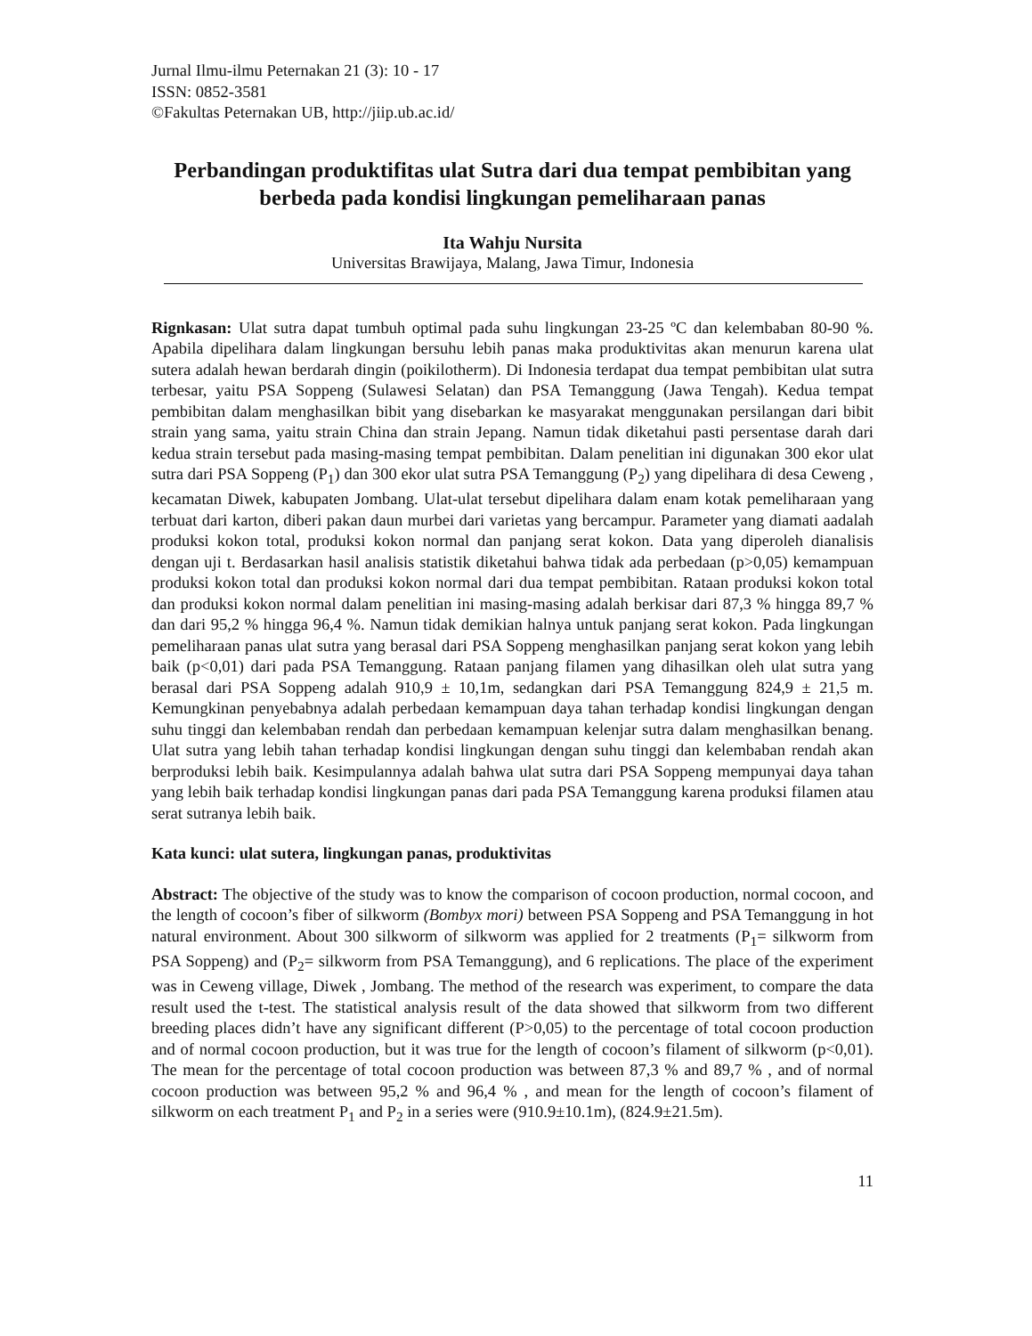Jurnal Ilmu-ilmu Peternakan 21 (3): 10 - 17
ISSN: 0852-3581
©Fakultas Peternakan UB, http://jiip.ub.ac.id/
Perbandingan produktifitas ulat Sutra dari dua tempat pembibitan yang berbeda pada kondisi lingkungan pemeliharaan panas
Ita Wahju Nursita
Universitas Brawijaya, Malang, Jawa Timur, Indonesia
Rignkasan: Ulat sutra dapat tumbuh optimal pada suhu lingkungan 23-25 ºC dan kelembaban 80-90 %. Apabila dipelihara dalam lingkungan bersuhu lebih panas maka produktivitas akan menurun karena ulat sutera adalah hewan berdarah dingin (poikilotherm). Di Indonesia terdapat dua tempat pembibitan ulat sutra terbesar, yaitu PSA Soppeng (Sulawesi Selatan) dan PSA Temanggung (Jawa Tengah). Kedua tempat pembibitan dalam menghasilkan bibit yang disebarkan ke masyarakat menggunakan persilangan dari bibit strain yang sama, yaitu strain China dan strain Jepang. Namun tidak diketahui pasti persentase darah dari kedua strain tersebut pada masing-masing tempat pembibitan. Dalam penelitian ini digunakan 300 ekor ulat sutra dari PSA Soppeng (P<sub>1</sub>) dan 300 ekor ulat sutra PSA Temanggung (P<sub>2</sub>) yang dipelihara di desa Ceweng , kecamatan Diwek, kabupaten Jombang. Ulat-ulat tersebut dipelihara dalam enam kotak pemeliharaan yang terbuat dari karton, diberi pakan daun murbei dari varietas yang bercampur. Parameter yang diamati aadalah produksi kokon total, produksi kokon normal dan panjang serat kokon. Data yang diperoleh dianalisis dengan uji t. Berdasarkan hasil analisis statistik diketahui bahwa tidak ada perbedaan (p>0,05) kemampuan produksi kokon total dan produksi kokon normal dari dua tempat pembibitan. Rataan produksi kokon total dan produksi kokon normal dalam penelitian ini masing-masing adalah berkisar dari 87,3 % hingga 89,7 % dan dari 95,2 % hingga 96,4 %. Namun tidak demikian halnya untuk panjang serat kokon. Pada lingkungan pemeliharaan panas ulat sutra yang berasal dari PSA Soppeng menghasilkan panjang serat kokon yang lebih baik (p<0,01) dari pada PSA Temanggung. Rataan panjang filamen yang dihasilkan oleh ulat sutra yang berasal dari PSA Soppeng adalah 910,9 ± 10,1m, sedangkan dari PSA Temanggung 824,9 ± 21,5 m. Kemungkinan penyebabnya adalah perbedaan kemampuan daya tahan terhadap kondisi lingkungan dengan suhu tinggi dan kelembaban rendah dan perbedaan kemampuan kelenjar sutra dalam menghasilkan benang. Ulat sutra yang lebih tahan terhadap kondisi lingkungan dengan suhu tinggi dan kelembaban rendah akan berproduksi lebih baik. Kesimpulannya adalah bahwa ulat sutra dari PSA Soppeng mempunyai daya tahan yang lebih baik terhadap kondisi lingkungan panas dari pada PSA Temanggung karena produksi filamen atau serat sutranya lebih baik.
Kata kunci: ulat sutera, lingkungan panas, produktivitas
Abstract: The objective of the study was to know the comparison of cocoon production, normal cocoon, and the length of cocoon’s fiber of silkworm (Bombyx mori) between PSA Soppeng and PSA Temanggung in hot natural environment. About 300 silkworm of silkworm was applied for 2 treatments (P<sub>1</sub>= silkworm from PSA Soppeng) and (P<sub>2</sub>= silkworm from PSA Temanggung), and 6 replications. The place of the experiment was in Ceweng village, Diwek , Jombang. The method of the research was experiment, to compare the data result used the t-test. The statistical analysis result of the data showed that silkworm from two different breeding places didn’t have any significant different (P>0,05) to the percentage of total cocoon production and of normal cocoon production, but it was true for the length of cocoon’s filament of silkworm (p<0,01). The mean for the percentage of total cocoon production was between 87,3 % and 89,7 % , and of normal cocoon production was between 95,2 % and 96,4 % , and mean for the length of cocoon’s filament of silkworm on each treatment P<sub>1</sub> and P<sub>2</sub> in a series were (910.9±10.1m), (824.9±21.5m).
11